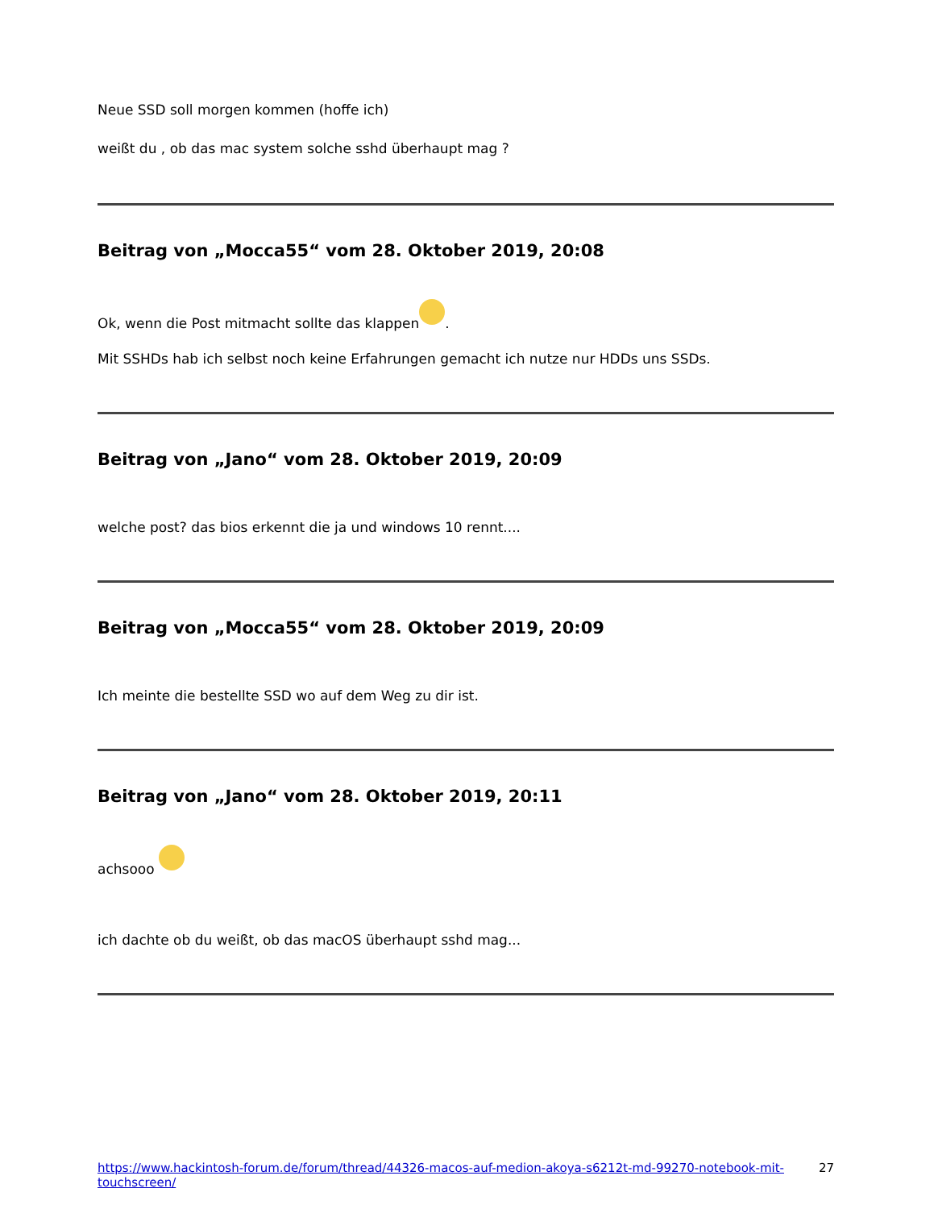Neue SSD soll morgen kommen (hoffe ich)
weißt du , ob das mac system solche sshd überhaupt mag ?
Beitrag von „Mocca55“ vom 28. Oktober 2019, 20:08
Ok, wenn die Post mitmacht sollte das klappen .
Mit SSHDs hab ich selbst noch keine Erfahrungen gemacht ich nutze nur HDDs uns SSDs.
Beitrag von „Jano“ vom 28. Oktober 2019, 20:09
welche post? das bios erkennt die ja und windows 10 rennt....
Beitrag von „Mocca55“ vom 28. Oktober 2019, 20:09
Ich meinte die bestellte SSD wo auf dem Weg zu dir ist.
Beitrag von „Jano“ vom 28. Oktober 2019, 20:11
achsooo
ich dachte ob du weißt, ob das macOS überhaupt sshd mag...
https://www.hackintosh-forum.de/forum/thread/44326-macos-auf-medion-akoya-s6212t-md-99270-notebook-mit-touchscreen/ 27